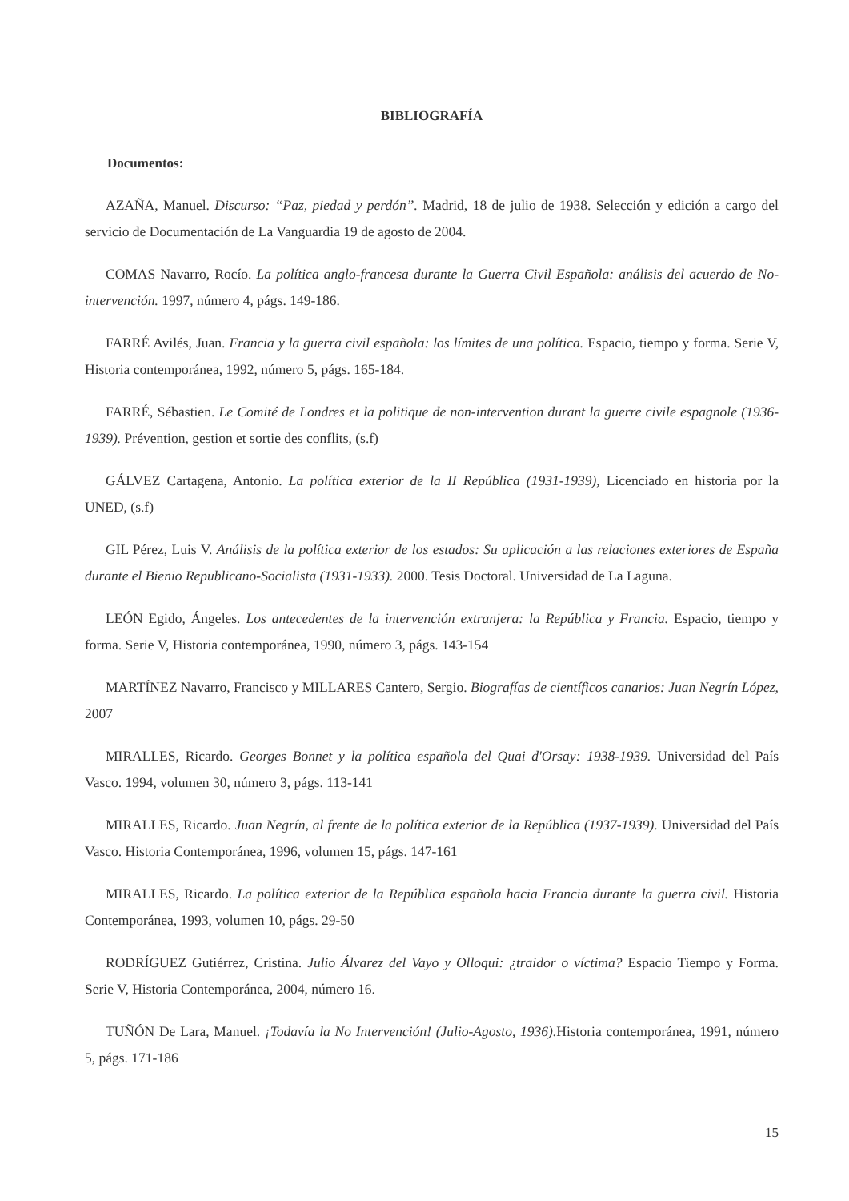BIBLIOGRAFÍA
Documentos:
AZAÑA, Manuel. Discurso: “Paz, piedad y perdón”. Madrid, 18 de julio de 1938. Selección y edición a cargo del servicio de Documentación de La Vanguardia 19 de agosto de 2004.
COMAS Navarro, Rocío. La política anglo-francesa durante la Guerra Civil Española: análisis del acuerdo de No-intervención. 1997, número 4, págs. 149-186.
FARRÉ Avilés, Juan. Francia y la guerra civil española: los límites de una política. Espacio, tiempo y forma. Serie V, Historia contemporánea, 1992, número 5, págs. 165-184.
FARRÉ, Sébastien. Le Comité de Londres et la politique de non-intervention durant la guerre civile espagnole (1936-1939). Prévention, gestion et sortie des conflits, (s.f)
GÁLVEZ Cartagena, Antonio. La política exterior de la II República (1931-1939), Licenciado en historia por la UNED, (s.f)
GIL Pérez, Luis V. Análisis de la política exterior de los estados: Su aplicación a las relaciones exteriores de España durante el Bienio Republicano-Socialista (1931-1933). 2000. Tesis Doctoral. Universidad de La Laguna.
LEÓN Egido, Ángeles. Los antecedentes de la intervención extranjera: la República y Francia. Espacio, tiempo y forma. Serie V, Historia contemporánea, 1990, número 3, págs. 143-154
MARTÍNEZ Navarro, Francisco y MILLARES Cantero, Sergio. Biografías de científicos canarios: Juan Negrín López, 2007
MIRALLES, Ricardo. Georges Bonnet y la política española del Quai d'Orsay: 1938-1939. Universidad del País Vasco. 1994, volumen 30, número 3, págs. 113-141
MIRALLES, Ricardo. Juan Negrín, al frente de la política exterior de la República (1937-1939). Universidad del País Vasco. Historia Contemporánea, 1996, volumen 15, págs. 147-161
MIRALLES, Ricardo. La política exterior de la República española hacia Francia durante la guerra civil. Historia Contemporánea, 1993, volumen 10, págs. 29-50
RODRÍGUEZ Gutiérrez, Cristina. Julio Álvarez del Vayo y Olloqui: ¿traidor o víctima? Espacio Tiempo y Forma. Serie V, Historia Contemporánea, 2004, número 16.
TUÑÓN De Lara, Manuel. ¡Todavía la No Intervención! (Julio-Agosto, 1936). Historia contemporánea, 1991, número 5, págs. 171-186
15